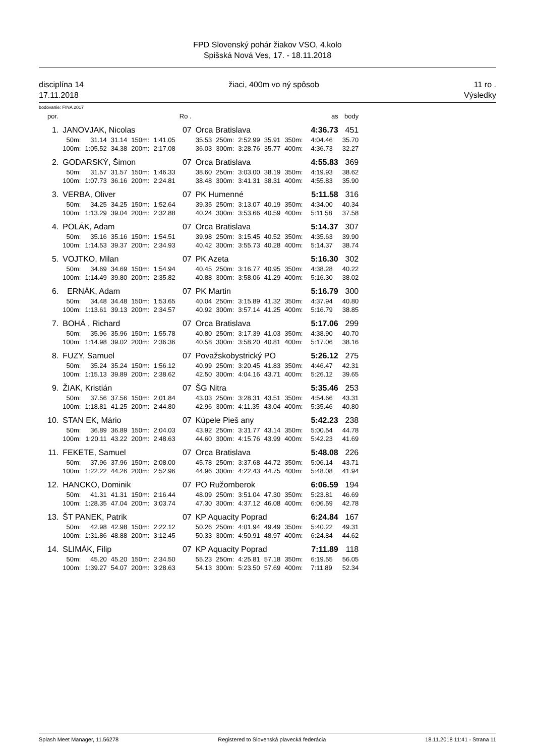FPD Slovenský pohár žiakov VSO, 4.kolo
Spišská Nová Ves, 17. - 18.11.2018
disciplína 14
17.11.2018
žiaci, 400m vo ný spôsob 11 ro .
Výsledky
bodovanie: FINA 2017
| por. | | | | | | Ro . | | | | | | | as | body |
| 1. | JANOVJAK, Nicolas | | | | | 07 | Orca Bratislava | | | | | | 4:36.73 | 451 |
| | 50m: | 31.14 | 31.14 | 150m: | 1:41.05 | | 35.53 | 250m: | 2:52.99 | 35.91 | 350m: | | 4:04.46 | 35.70 |
| | 100m: | 1:05.52 | 34.38 | 200m: | 2:17.08 | | 36.03 | 300m: | 3:28.76 | 35.77 | 400m: | | 4:36.73 | 32.27 |
| 2. | GODARSKÝ, Šimon | | | | | 07 | Orca Bratislava | | | | | | 4:55.83 | 369 |
| | 50m: | 31.57 | 31.57 | 150m: | 1:46.33 | | 38.60 | 250m: | 3:03.00 | 38.19 | 350m: | | 4:19.93 | 38.62 |
| | 100m: | 1:07.73 | 36.16 | 200m: | 2:24.81 | | 38.48 | 300m: | 3:41.31 | 38.31 | 400m: | | 4:55.83 | 35.90 |
| 3. | VERBA, Oliver | | | | | 07 | PK Humenné | | | | | | 5:11.58 | 316 |
| | 50m: | 34.25 | 34.25 | 150m: | 1:52.64 | | 39.35 | 250m: | 3:13.07 | 40.19 | 350m: | | 4:34.00 | 40.34 |
| | 100m: | 1:13.29 | 39.04 | 200m: | 2:32.88 | | 40.24 | 300m: | 3:53.66 | 40.59 | 400m: | | 5:11.58 | 37.58 |
| 4. | POLÁK, Adam | | | | | 07 | Orca Bratislava | | | | | | 5:14.37 | 307 |
| | 50m: | 35.16 | 35.16 | 150m: | 1:54.51 | | 39.98 | 250m: | 3:15.45 | 40.52 | 350m: | | 4:35.63 | 39.90 |
| | 100m: | 1:14.53 | 39.37 | 200m: | 2:34.93 | | 40.42 | 300m: | 3:55.73 | 40.28 | 400m: | | 5:14.37 | 38.74 |
| 5. | VOJTKO, Milan | | | | | 07 | PK Azeta | | | | | | 5:16.30 | 302 |
| | 50m: | 34.69 | 34.69 | 150m: | 1:54.94 | | 40.45 | 250m: | 3:16.77 | 40.95 | 350m: | | 4:38.28 | 40.22 |
| | 100m: | 1:14.49 | 39.80 | 200m: | 2:35.82 | | 40.88 | 300m: | 3:58.06 | 41.29 | 400m: | | 5:16.30 | 38.02 |
| 6. | ERNÁK, Adam | | | | | 07 | PK Martin | | | | | | 5:16.79 | 300 |
| | 50m: | 34.48 | 34.48 | 150m: | 1:53.65 | | 40.04 | 250m: | 3:15.89 | 41.32 | 350m: | | 4:37.94 | 40.80 |
| | 100m: | 1:13.61 | 39.13 | 200m: | 2:34.57 | | 40.92 | 300m: | 3:57.14 | 41.25 | 400m: | | 5:16.79 | 38.85 |
| 7. | BOHÁ , Richard | | | | | 07 | Orca Bratislava | | | | | | 5:17.06 | 299 |
| | 50m: | 35.96 | 35.96 | 150m: | 1:55.78 | | 40.80 | 250m: | 3:17.39 | 41.03 | 350m: | | 4:38.90 | 40.70 |
| | 100m: | 1:14.98 | 39.02 | 200m: | 2:36.36 | | 40.58 | 300m: | 3:58.20 | 40.81 | 400m: | | 5:17.06 | 38.16 |
| 8. | FUZY, Samuel | | | | | 07 | Považskobystrický PO | | | | | | 5:26.12 | 275 |
| | 50m: | 35.24 | 35.24 | 150m: | 1:56.12 | | 40.99 | 250m: | 3:20.45 | 41.83 | 350m: | | 4:46.47 | 42.31 |
| | 100m: | 1:15.13 | 39.89 | 200m: | 2:38.62 | | 42.50 | 300m: | 4:04.16 | 43.71 | 400m: | | 5:26.12 | 39.65 |
| 9. | ŽIAK, Kristián | | | | | 07 | ŠG Nitra | | | | | | 5:35.46 | 253 |
| | 50m: | 37.56 | 37.56 | 150m: | 2:01.84 | | 43.03 | 250m: | 3:28.31 | 43.51 | 350m: | | 4:54.66 | 43.31 |
| | 100m: | 1:18.81 | 41.25 | 200m: | 2:44.80 | | 42.96 | 300m: | 4:11.35 | 43.04 | 400m: | | 5:35.46 | 40.80 |
| 10. | STAN EK, Mário | | | | | 07 | Kúpele Pieš any | | | | | | 5:42.23 | 238 |
| | 50m: | 36.89 | 36.89 | 150m: | 2:04.03 | | 43.92 | 250m: | 3:31.77 | 43.14 | 350m: | | 5:00.54 | 44.78 |
| | 100m: | 1:20.11 | 43.22 | 200m: | 2:48.63 | | 44.60 | 300m: | 4:15.76 | 43.99 | 400m: | | 5:42.23 | 41.69 |
| 11. | FEKETE, Samuel | | | | | 07 | Orca Bratislava | | | | | | 5:48.08 | 226 |
| | 50m: | 37.96 | 37.96 | 150m: | 2:08.00 | | 45.78 | 250m: | 3:37.68 | 44.72 | 350m: | | 5:06.14 | 43.71 |
| | 100m: | 1:22.22 | 44.26 | 200m: | 2:52.96 | | 44.96 | 300m: | 4:22.43 | 44.75 | 400m: | | 5:48.08 | 41.94 |
| 12. | HANCKO, Dominik | | | | | 07 | PO Ružomberok | | | | | | 6:06.59 | 194 |
| | 50m: | 41.31 | 41.31 | 150m: | 2:16.44 | | 48.09 | 250m: | 3:51.04 | 47.30 | 350m: | | 5:23.81 | 46.69 |
| | 100m: | 1:28.35 | 47.04 | 200m: | 3:03.74 | | 47.30 | 300m: | 4:37.12 | 46.08 | 400m: | | 6:06.59 | 42.78 |
| 13. | ŠT PANEK, Patrik | | | | | 07 | KP Aquacity Poprad | | | | | | 6:24.84 | 167 |
| | 50m: | 42.98 | 42.98 | 150m: | 2:22.12 | | 50.26 | 250m: | 4:01.94 | 49.49 | 350m: | | 5:40.22 | 49.31 |
| | 100m: | 1:31.86 | 48.88 | 200m: | 3:12.45 | | 50.33 | 300m: | 4:50.91 | 48.97 | 400m: | | 6:24.84 | 44.62 |
| 14. | SLIMÁK, Filip | | | | | 07 | KP Aquacity Poprad | | | | | | 7:11.89 | 118 |
| | 50m: | 45.20 | 45.20 | 150m: | 2:34.50 | | 55.23 | 250m: | 4:25.81 | 57.18 | 350m: | | 6:19.55 | 56.05 |
| | 100m: | 1:39.27 | 54.07 | 200m: | 3:28.63 | | 54.13 | 300m: | 5:23.50 | 57.69 | 400m: | | 7:11.89 | 52.34 |
Splash Meet Manager, 11.56278 Registered to Slovenská plavecká federácia 18.11.2018 11:41 - Strana 11